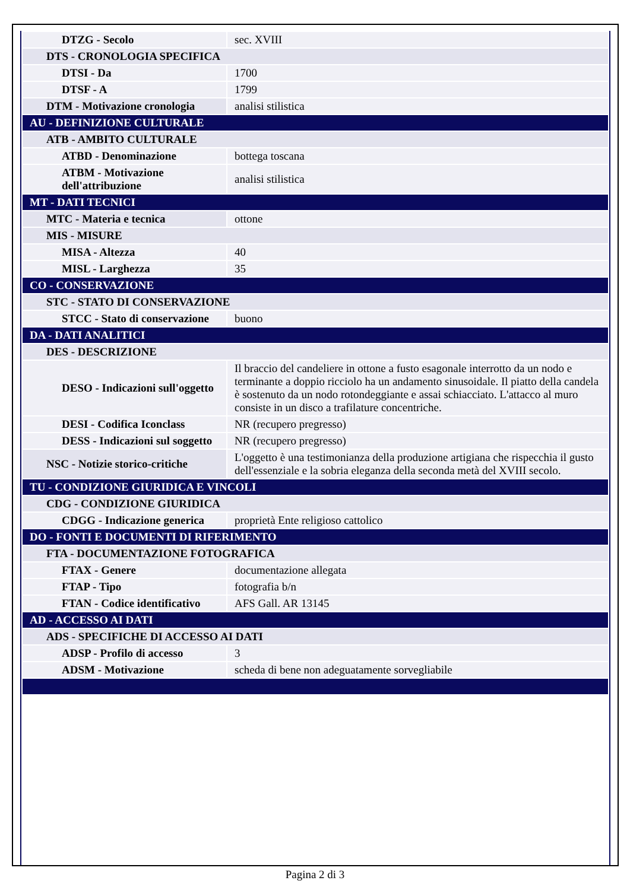| DTZG - Secolo | sec. XVIII |
| DTS - CRONOLOGIA SPECIFICA | |
| DTSI - Da | 1700 |
| DTSF - A | 1799 |
| DTM - Motivazione cronologia | analisi stilistica |
| AU - DEFINIZIONE CULTURALE | |
| ATB - AMBITO CULTURALE | |
| ATBD - Denominazione | bottega toscana |
| ATBM - Motivazione dell'attribuzione | analisi stilistica |
| MT - DATI TECNICI | |
| MTC - Materia e tecnica | ottone |
| MIS - MISURE | |
| MISA - Altezza | 40 |
| MISL - Larghezza | 35 |
| CO - CONSERVAZIONE | |
| STC - STATO DI CONSERVAZIONE | |
| STCC - Stato di conservazione | buono |
| DA - DATI ANALITICI | |
| DES - DESCRIZIONE | |
| DESO - Indicazioni sull'oggetto | Il braccio del candeliere in ottone a fusto esagonale interrotto da un nodo e terminante a doppio ricciolo ha un andamento sinusoidale. Il piatto della candela è sostenuto da un nodo rotondeggiante e assai schiacciato. L'attacco al muro consiste in un disco a trafilature concentriche. |
| DESI - Codifica Iconclass | NR (recupero pregresso) |
| DESS - Indicazioni sul soggetto | NR (recupero pregresso) |
| NSC - Notizie storico-critiche | L'oggetto è una testimonianza della produzione artigiana che rispecchia il gusto dell'essenziale e la sobria eleganza della seconda metà del XVIII secolo. |
| TU - CONDIZIONE GIURIDICA E VINCOLI | |
| CDG - CONDIZIONE GIURIDICA | |
| CDGG - Indicazione generica | proprietà Ente religioso cattolico |
| DO - FONTI E DOCUMENTI DI RIFERIMENTO | |
| FTA - DOCUMENTAZIONE FOTOGRAFICA | |
| FTAX - Genere | documentazione allegata |
| FTAP - Tipo | fotografia b/n |
| FTAN - Codice identificativo | AFS Gall. AR 13145 |
| AD - ACCESSO AI DATI | |
| ADS - SPECIFICHE DI ACCESSO AI DATI | |
| ADSP - Profilo di accesso | 3 |
| ADSM - Motivazione | scheda di bene non adeguatamente sorvegliabile |
Pagina 2 di 3